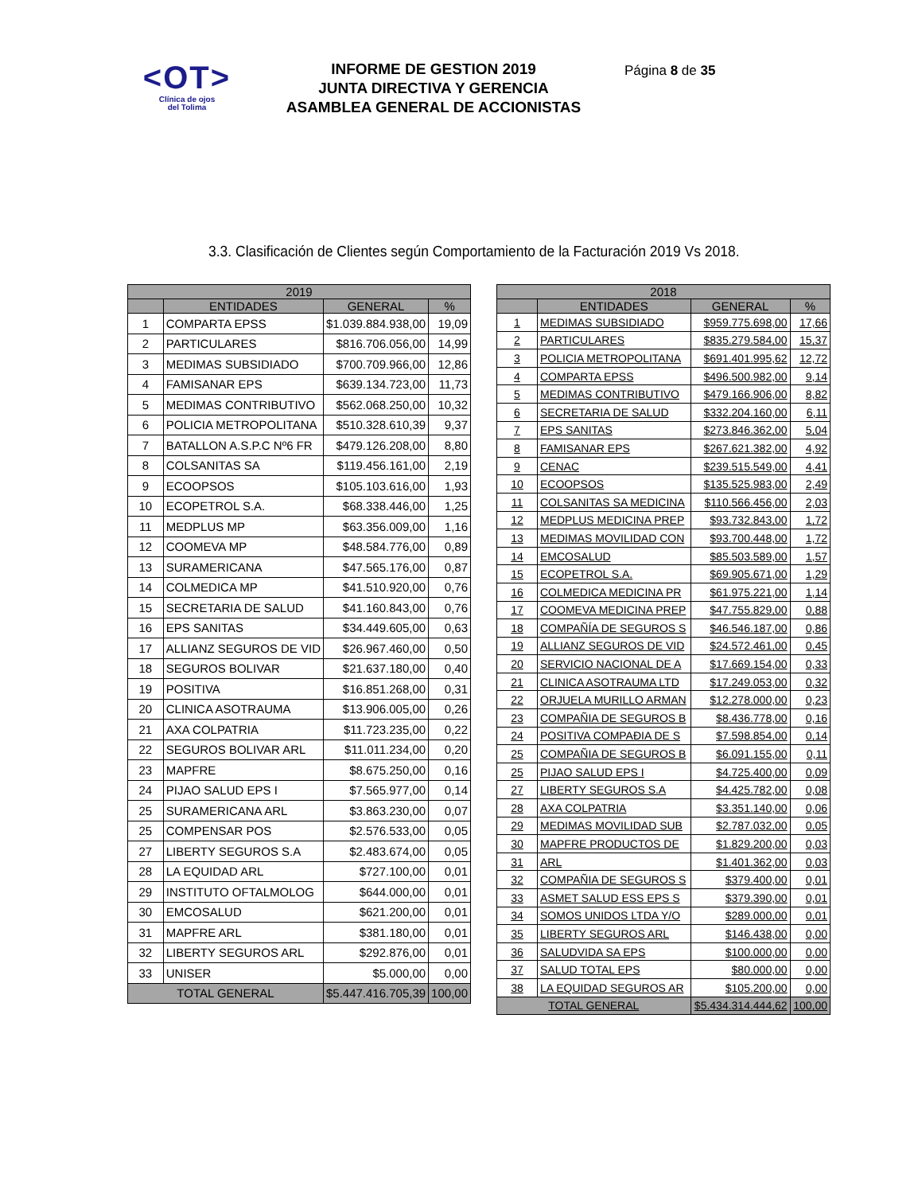<OT>
Clínica de ojos
del Tolima
INFORME DE GESTION 2019
JUNTA DIRECTIVA Y GERENCIA
ASAMBLEA GENERAL DE ACCIONISTAS
Página 8 de 35
3.3. Clasificación de Clientes según Comportamiento de la Facturación 2019 Vs 2018.
| 2019 | | | |
| --- | --- | --- | --- |
| | ENTIDADES | GENERAL | % |
| 1 | COMPARTA EPSS | $1.039.884.938,00 | 19,09 |
| 2 | PARTICULARES | $816.706.056,00 | 14,99 |
| 3 | MEDIMAS SUBSIDIADO | $700.709.966,00 | 12,86 |
| 4 | FAMISANAR EPS | $639.134.723,00 | 11,73 |
| 5 | MEDIMAS CONTRIBUTIVO | $562.068.250,00 | 10,32 |
| 6 | POLICIA METROPOLITANA | $510.328.610,39 | 9,37 |
| 7 | BATALLON A.S.P.C Nº6 FR | $479.126.208,00 | 8,80 |
| 8 | COLSANITAS SA | $119.456.161,00 | 2,19 |
| 9 | ECOOPSOS | $105.103.616,00 | 1,93 |
| 10 | ECOPETROL S.A. | $68.338.446,00 | 1,25 |
| 11 | MEDPLUS MP | $63.356.009,00 | 1,16 |
| 12 | COOMEVA MP | $48.584.776,00 | 0,89 |
| 13 | SURAMERICANA | $47.565.176,00 | 0,87 |
| 14 | COLMEDICA MP | $41.510.920,00 | 0,76 |
| 15 | SECRETARIA DE SALUD | $41.160.843,00 | 0,76 |
| 16 | EPS SANITAS | $34.449.605,00 | 0,63 |
| 17 | ALLIANZ SEGUROS DE VID | $26.967.460,00 | 0,50 |
| 18 | SEGUROS BOLIVAR | $21.637.180,00 | 0,40 |
| 19 | POSITIVA | $16.851.268,00 | 0,31 |
| 20 | CLINICA ASOTRAUMA | $13.906.005,00 | 0,26 |
| 21 | AXA COLPATRIA | $11.723.235,00 | 0,22 |
| 22 | SEGUROS BOLIVAR ARL | $11.011.234,00 | 0,20 |
| 23 | MAPFRE | $8.675.250,00 | 0,16 |
| 24 | PIJAO SALUD EPS I | $7.565.977,00 | 0,14 |
| 25 | SURAMERICANA ARL | $3.863.230,00 | 0,07 |
| 25 | COMPENSAR POS | $2.576.533,00 | 0,05 |
| 27 | LIBERTY SEGUROS S.A | $2.483.674,00 | 0,05 |
| 28 | LA EQUIDAD ARL | $727.100,00 | 0,01 |
| 29 | INSTITUTO OFTALMOLOG | $644.000,00 | 0,01 |
| 30 | EMCOSALUD | $621.200,00 | 0,01 |
| 31 | MAPFRE ARL | $381.180,00 | 0,01 |
| 32 | LIBERTY SEGUROS ARL | $292.876,00 | 0,01 |
| 33 | UNISER | $5.000,00 | 0,00 |
| TOTAL GENERAL | | $5.447.416.705,39 | 100,00 |
| 2018 | | | |
| --- | --- | --- | --- |
| | ENTIDADES | GENERAL | % |
| 1 | MEDIMAS SUBSIDIADO | $959.775.698,00 | 17,66 |
| 2 | PARTICULARES | $835.279.584,00 | 15,37 |
| 3 | POLICIA METROPOLITANA | $691.401.995,62 | 12,72 |
| 4 | COMPARTA EPSS | $496.500.982,00 | 9,14 |
| 5 | MEDIMAS CONTRIBUTIVO | $479.166.906,00 | 8,82 |
| 6 | SECRETARIA DE SALUD | $332.204.160,00 | 6,11 |
| 7 | EPS SANITAS | $273.846.362,00 | 5,04 |
| 8 | FAMISANAR EPS | $267.621.382,00 | 4,92 |
| 9 | CENAC | $239.515.549,00 | 4,41 |
| 10 | ECOOPSOS | $135.525.983,00 | 2,49 |
| 11 | COLSANITAS SA MEDICINA | $110.566.456,00 | 2,03 |
| 12 | MEDPLUS MEDICINA PREP | $93.732.843,00 | 1,72 |
| 13 | MEDIMAS MOVILIDAD CON | $93.700.448,00 | 1,72 |
| 14 | EMCOSALUD | $85.503.589,00 | 1,57 |
| 15 | ECOPETROL S.A. | $69.905.671,00 | 1,29 |
| 16 | COLMEDICA MEDICINA PR | $61.975.221,00 | 1,14 |
| 17 | COOMEVA MEDICINA PREP | $47.755.829,00 | 0,88 |
| 18 | COMPAÑÍA DE SEGUROS S | $46.546.187,00 | 0,86 |
| 19 | ALLIANZ SEGUROS DE VID | $24.572.461,00 | 0,45 |
| 20 | SERVICIO NACIONAL DE A | $17.669.154,00 | 0,33 |
| 21 | CLINICA ASOTRAUMA LTD | $17.249.053,00 | 0,32 |
| 22 | ORJUELA MURILLO ARMAN | $12.278.000,00 | 0,23 |
| 23 | COMPAÑIA DE SEGUROS B | $8.436.778,00 | 0,16 |
| 24 | POSITIVA COMPAÐIA DE S | $7.598.854,00 | 0,14 |
| 25 | COMPAÑIA DE SEGUROS B | $6.091.155,00 | 0,11 |
| 25 | PIJAO SALUD EPS I | $4.725.400,00 | 0,09 |
| 27 | LIBERTY SEGUROS S.A | $4.425.782,00 | 0,08 |
| 28 | AXA COLPATRIA | $3.351.140,00 | 0,06 |
| 29 | MEDIMAS MOVILIDAD SUB | $2.787.032,00 | 0,05 |
| 30 | MAPFRE PRODUCTOS DE | $1.829.200,00 | 0,03 |
| 31 | ARL | $1.401.362,00 | 0,03 |
| 32 | COMPAÑIA DE SEGUROS S | $379.400,00 | 0,01 |
| 33 | ASMET SALUD ESS EPS S | $379.390,00 | 0,01 |
| 34 | SOMOS UNIDOS LTDA Y/O | $289.000,00 | 0,01 |
| 35 | LIBERTY SEGUROS ARL | $146.438,00 | 0,00 |
| 36 | SALUDVIDA SA EPS | $100.000,00 | 0,00 |
| 37 | SALUD TOTAL EPS | $80.000,00 | 0,00 |
| 38 | LA EQUIDAD SEGUROS AR | $105.200,00 | 0,00 |
| TOTAL GENERAL | | $5.434.314.444,62 | 100,00 |